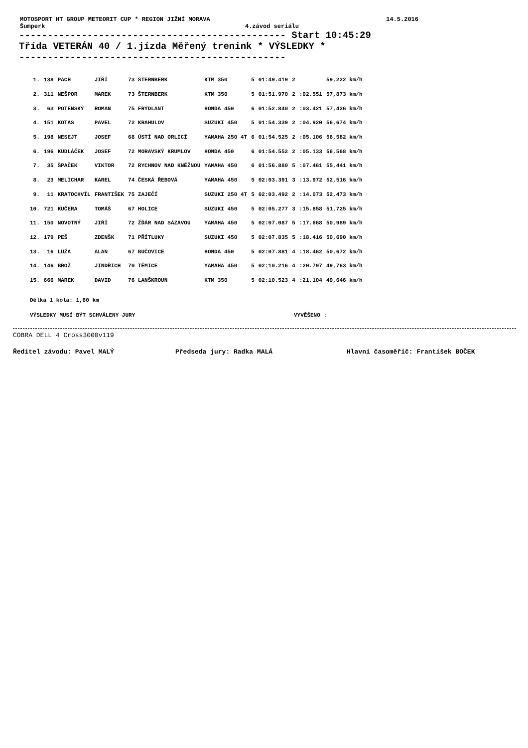MOTOSPORT HT GROUP METEORIT CUP * REGION JIŽNÍ MORAVA 14.5.2016
Šumperk 4.závod seriálu
----------------------------------------------- Start 10:45:29
Třída VETERÁN 40 / 1.jízda Měřený trenink * VÝSLEDKY *
-----------------------------------------------
| 1. | 138 | PACH | JIŘÍ | 73 ŠTERNBERK | KTM 350 | 5 | 01:49.419 | 2 | | 59,222 km/h |
| 2. | 311 | NEŠPOR | MAREK | 73 ŠTERNBERK | KTM 350 | 5 | 01:51.970 | 2 | :02.551 | 57,873 km/h |
| 3. | 63 | POTENSKÝ | ROMAN | 75 FRÝDLANT | HONDA 450 | 6 | 01:52.840 | 2 | :03.421 | 57,426 km/h |
| 4. | 151 | KOTAS | PAVEL | 72 KRAHULOV | SUZUKI 450 | 5 | 01:54.339 | 2 | :04.920 | 56,674 km/h |
| 5. | 198 | NESEJT | JOSEF | 68 ÚSTÍ NAD ORLICÍ | YAMAHA 250 4T | 6 | 01:54.525 | 2 | :05.106 | 56,582 km/h |
| 6. | 196 | KUDLÁČEK | JOSEF | 72 MORAVSKÝ KRUMLOV | HONDA 450 | 6 | 01:54.552 | 2 | :05.133 | 56,568 km/h |
| 7. | 35 | ŠPAČEK | VIKTOR | 72 RYCHNOV NAD KNĚŽNOU | YAMAHA 450 | 6 | 01:56.880 | 5 | :07.461 | 55,441 km/h |
| 8. | 23 | MELICHAR | KAREL | 74 ČESKÁ ŘEBOVÁ | YAMAHA 450 | 5 | 02:03.391 | 3 | :13.972 | 52,516 km/h |
| 9. | 11 | KRATOCHVÍL | FRANTIŠEK | 75 ZAJEČÍ | SUZUKI 250 4T | 5 | 02:03.492 | 2 | :14.073 | 52,473 km/h |
| 10. | 721 | KUČERA | TOMÁŠ | 67 HOLICE | SUZUKI 450 | 5 | 02:05.277 | 3 | :15.858 | 51,725 km/h |
| 11. | 150 | NOVOTNÝ | JIŘÍ | 72 ŽĎÁR NAD SÁZAVOU | YAMAHA 450 | 5 | 02:07.087 | 5 | :17.668 | 50,989 km/h |
| 12. | 179 | PEŠ | ZDENŠK | 71 PŘÍTLUKY | SUZUKI 450 | 5 | 02:07.835 | 5 | :18.416 | 50,690 km/h |
| 13. | 16 | LUŽA | ALAN | 67 BUČOVICE | HONDA 450 | 5 | 02:07.881 | 4 | :18.462 | 50,672 km/h |
| 14. | 146 | BROŽ | JINDŘICH | 70 TĚMICE | YAMAHA 450 | 5 | 02:10.216 | 4 | :20.797 | 49,763 km/h |
| 15. | 666 | MAREK | DAVID | 76 LANŠKROUN | KTM 350 | 5 | 02:10.523 | 4 | :21.104 | 49,646 km/h |
Délka 1 kola: 1,80 km
VÝSLEDKY MUSÍ BÝT SCHVÁLENY JURY VYVĚŠENO :
COBRA DELL 4 Cross3000v119
Ředitel závodu: Pavel MALÝ Předseda jury: Radka MALÁ Hlavní časoměřič: František BOČEK